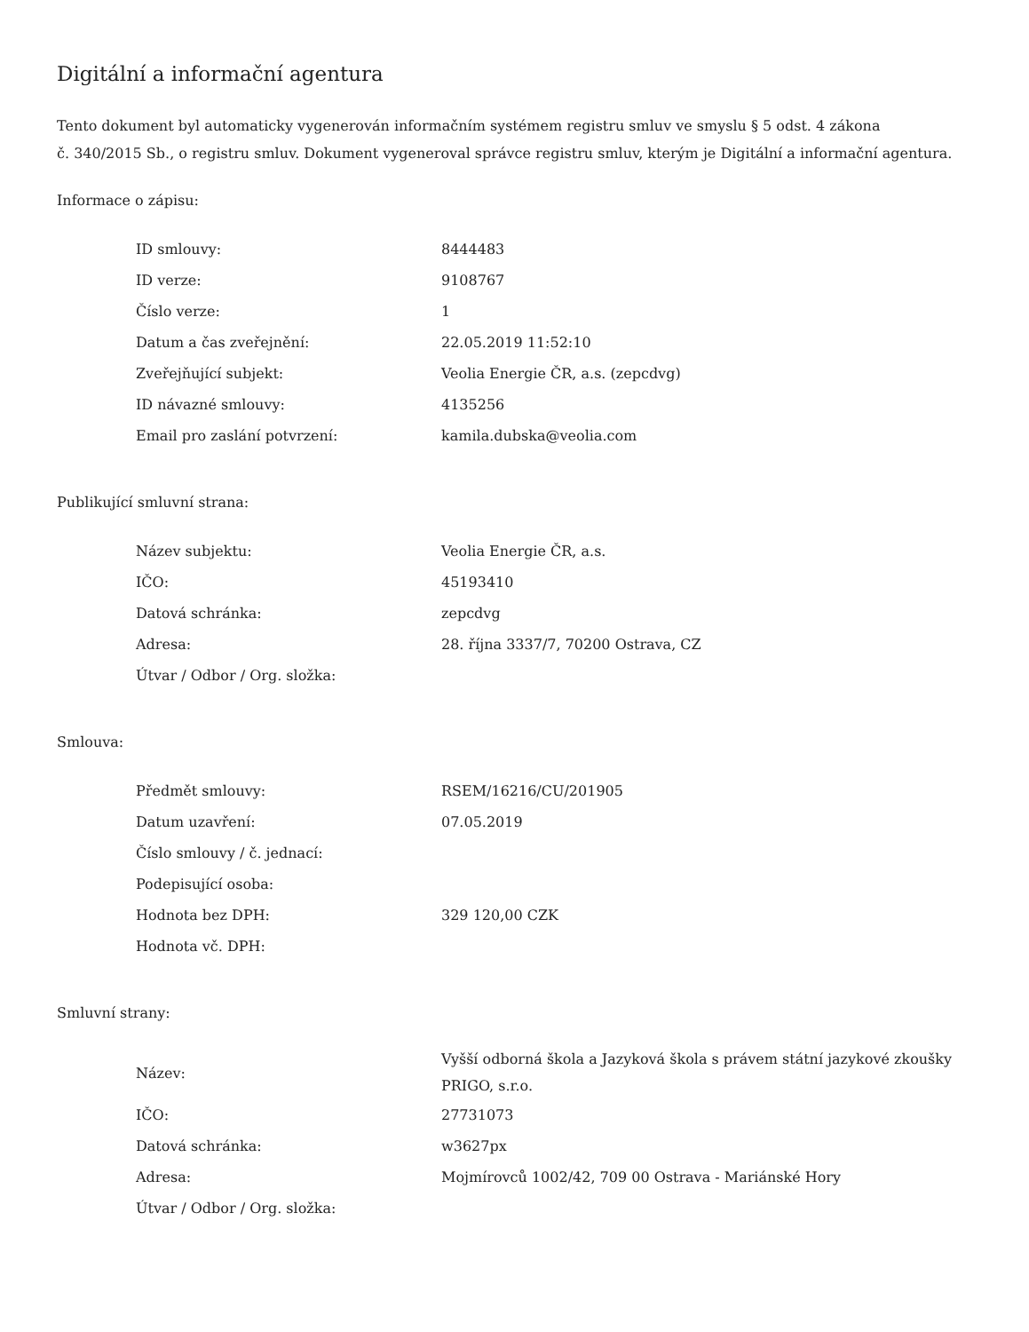Digitální a informační agentura
Tento dokument byl automaticky vygenerován informačním systémem registru smluv ve smyslu § 5 odst. 4 zákona
č. 340/2015 Sb., o registru smluv. Dokument vygeneroval správce registru smluv, kterým je Digitální a informační agentura.
Informace o zápisu:
| ID smlouvy: | 8444483 |
| ID verze: | 9108767 |
| Číslo verze: | 1 |
| Datum a čas zveřejnění: | 22.05.2019 11:52:10 |
| Zveřejňující subjekt: | Veolia Energie ČR, a.s. (zepcdvg) |
| ID návazné smlouvy: | 4135256 |
| Email pro zaslání potvrzení: | kamila.dubska@veolia.com |
Publikující smluvní strana:
| Název subjektu: | Veolia Energie ČR, a.s. |
| IČO: | 45193410 |
| Datová schránka: | zepcdvg |
| Adresa: | 28. října 3337/7, 70200 Ostrava, CZ |
| Útvar / Odbor / Org. složka: | |
Smlouva:
| Předmět smlouvy: | RSEM/16216/CU/201905 |
| Datum uzavření: | 07.05.2019 |
| Číslo smlouvy / č. jednací: | |
| Podepisující osoba: | |
| Hodnota bez DPH: | 329 120,00 CZK |
| Hodnota vč. DPH: | |
Smluvní strany:
| Název: | Vyšší odborná škola a Jazyková škola s právem státní jazykové zkoušky PRIGO, s.r.o. |
| IČO: | 27731073 |
| Datová schránka: | w3627px |
| Adresa: | Mojmírovců 1002/42, 709 00 Ostrava - Mariánské Hory |
| Útvar / Odbor / Org. složka: | |